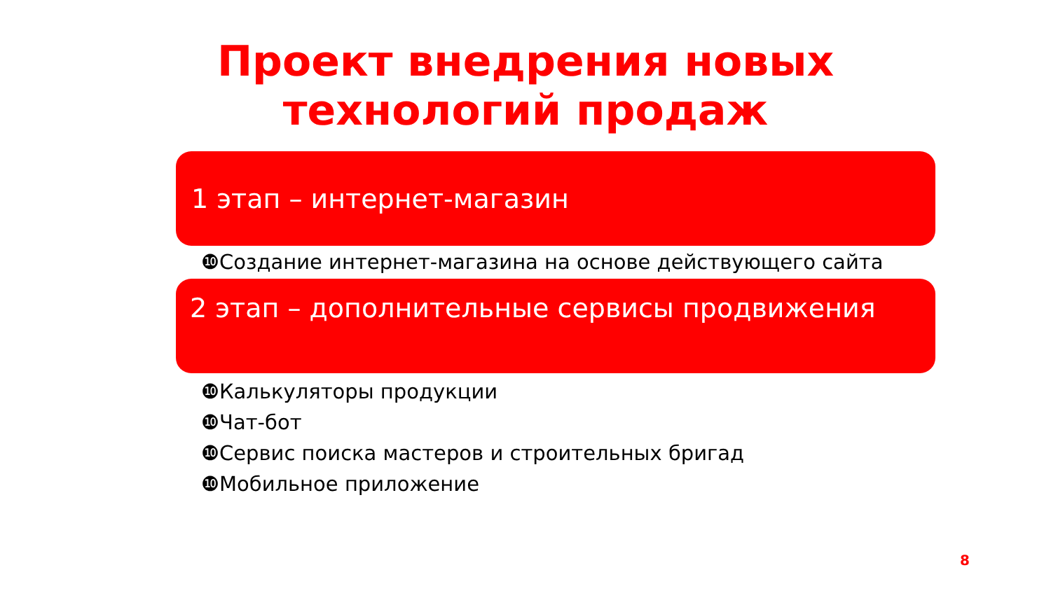Проект внедрения новых технологий продаж
1 этап – интернет-магазин
❿Создание интернет-магазина на основе действующего сайта
2 этап – дополнительные сервисы продвижения
❿Калькуляторы продукции
❿Чат-бот
❿Сервис поиска мастеров и строительных бригад
❿Мобильное приложение
8